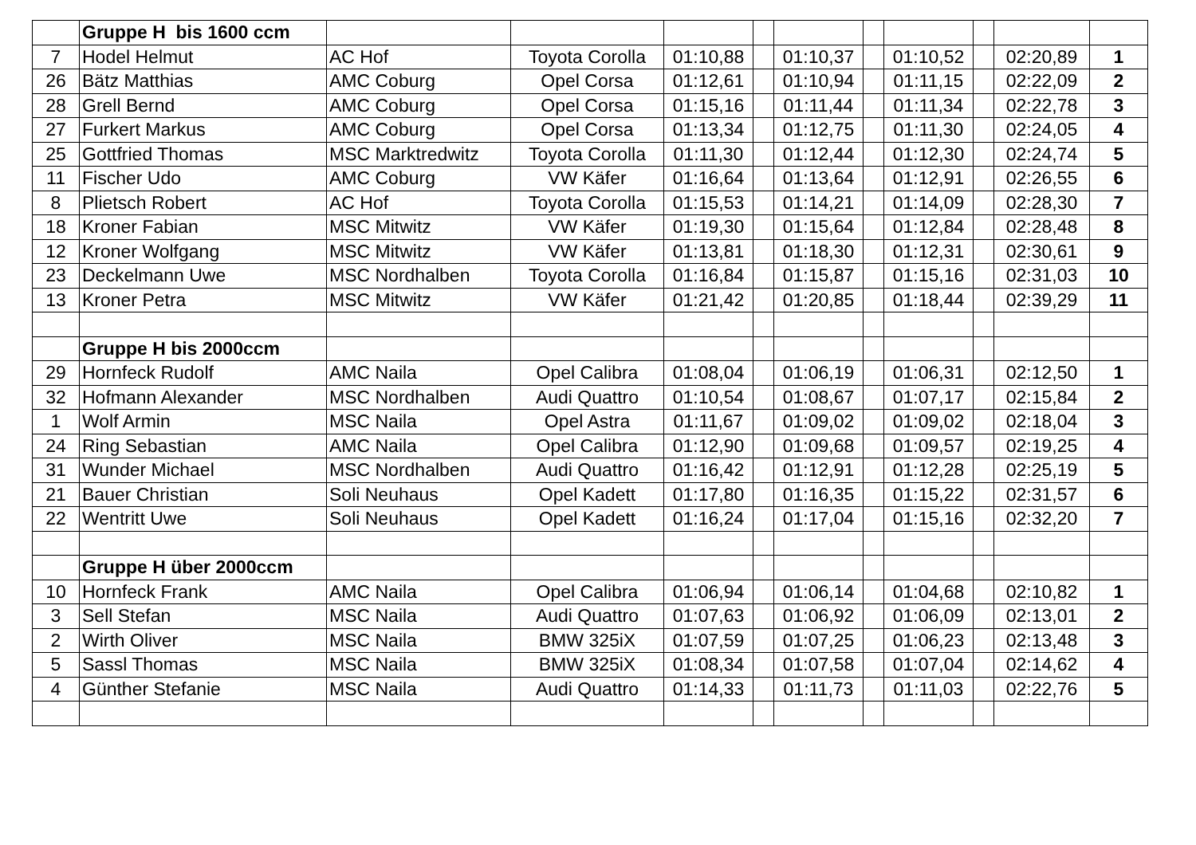| | Gruppe H bis 1600 ccm | | | | | | | | | | |
| 7 | Hodel Helmut | AC Hof | Toyota Corolla | 01:10,88 | | 01:10,37 | | 01:10,52 | | 02:20,89 | 1 |
| 26 | Bätz Matthias | AMC Coburg | Opel Corsa | 01:12,61 | | 01:10,94 | | 01:11,15 | | 02:22,09 | 2 |
| 28 | Grell Bernd | AMC Coburg | Opel Corsa | 01:15,16 | | 01:11,44 | | 01:11,34 | | 02:22,78 | 3 |
| 27 | Furkert Markus | AMC Coburg | Opel Corsa | 01:13,34 | | 01:12,75 | | 01:11,30 | | 02:24,05 | 4 |
| 25 | Gottfried Thomas | MSC Marktredwitz | Toyota Corolla | 01:11,30 | | 01:12,44 | | 01:12,30 | | 02:24,74 | 5 |
| 11 | Fischer Udo | AMC Coburg | VW Käfer | 01:16,64 | | 01:13,64 | | 01:12,91 | | 02:26,55 | 6 |
| 8 | Plietsch Robert | AC Hof | Toyota Corolla | 01:15,53 | | 01:14,21 | | 01:14,09 | | 02:28,30 | 7 |
| 18 | Kroner Fabian | MSC Mitwitz | VW Käfer | 01:19,30 | | 01:15,64 | | 01:12,84 | | 02:28,48 | 8 |
| 12 | Kroner Wolfgang | MSC Mitwitz | VW Käfer | 01:13,81 | | 01:18,30 | | 01:12,31 | | 02:30,61 | 9 |
| 23 | Deckelmann Uwe | MSC Nordhalben | Toyota Corolla | 01:16,84 | | 01:15,87 | | 01:15,16 | | 02:31,03 | 10 |
| 13 | Kroner Petra | MSC Mitwitz | VW Käfer | 01:21,42 | | 01:20,85 | | 01:18,44 | | 02:39,29 | 11 |
| | Gruppe H bis 2000ccm | | | | | | | | | | |
| 29 | Hornfeck Rudolf | AMC Naila | Opel Calibra | 01:08,04 | | 01:06,19 | | 01:06,31 | | 02:12,50 | 1 |
| 32 | Hofmann Alexander | MSC Nordhalben | Audi Quattro | 01:10,54 | | 01:08,67 | | 01:07,17 | | 02:15,84 | 2 |
| 1 | Wolf Armin | MSC Naila | Opel Astra | 01:11,67 | | 01:09,02 | | 01:09,02 | | 02:18,04 | 3 |
| 24 | Ring Sebastian | AMC Naila | Opel Calibra | 01:12,90 | | 01:09,68 | | 01:09,57 | | 02:19,25 | 4 |
| 31 | Wunder Michael | MSC Nordhalben | Audi Quattro | 01:16,42 | | 01:12,91 | | 01:12,28 | | 02:25,19 | 5 |
| 21 | Bauer Christian | Soli Neuhaus | Opel Kadett | 01:17,80 | | 01:16,35 | | 01:15,22 | | 02:31,57 | 6 |
| 22 | Wentritt Uwe | Soli Neuhaus | Opel Kadett | 01:16,24 | | 01:17,04 | | 01:15,16 | | 02:32,20 | 7 |
| | Gruppe H über 2000ccm | | | | | | | | | | |
| 10 | Hornfeck Frank | AMC Naila | Opel Calibra | 01:06,94 | | 01:06,14 | | 01:04,68 | | 02:10,82 | 1 |
| 3 | Sell Stefan | MSC Naila | Audi Quattro | 01:07,63 | | 01:06,92 | | 01:06,09 | | 02:13,01 | 2 |
| 2 | Wirth Oliver | MSC Naila | BMW 325iX | 01:07,59 | | 01:07,25 | | 01:06,23 | | 02:13,48 | 3 |
| 5 | Sassl Thomas | MSC Naila | BMW 325iX | 01:08,34 | | 01:07,58 | | 01:07,04 | | 02:14,62 | 4 |
| 4 | Günther Stefanie | MSC Naila | Audi Quattro | 01:14,33 | | 01:11,73 | | 01:11,03 | | 02:22,76 | 5 |